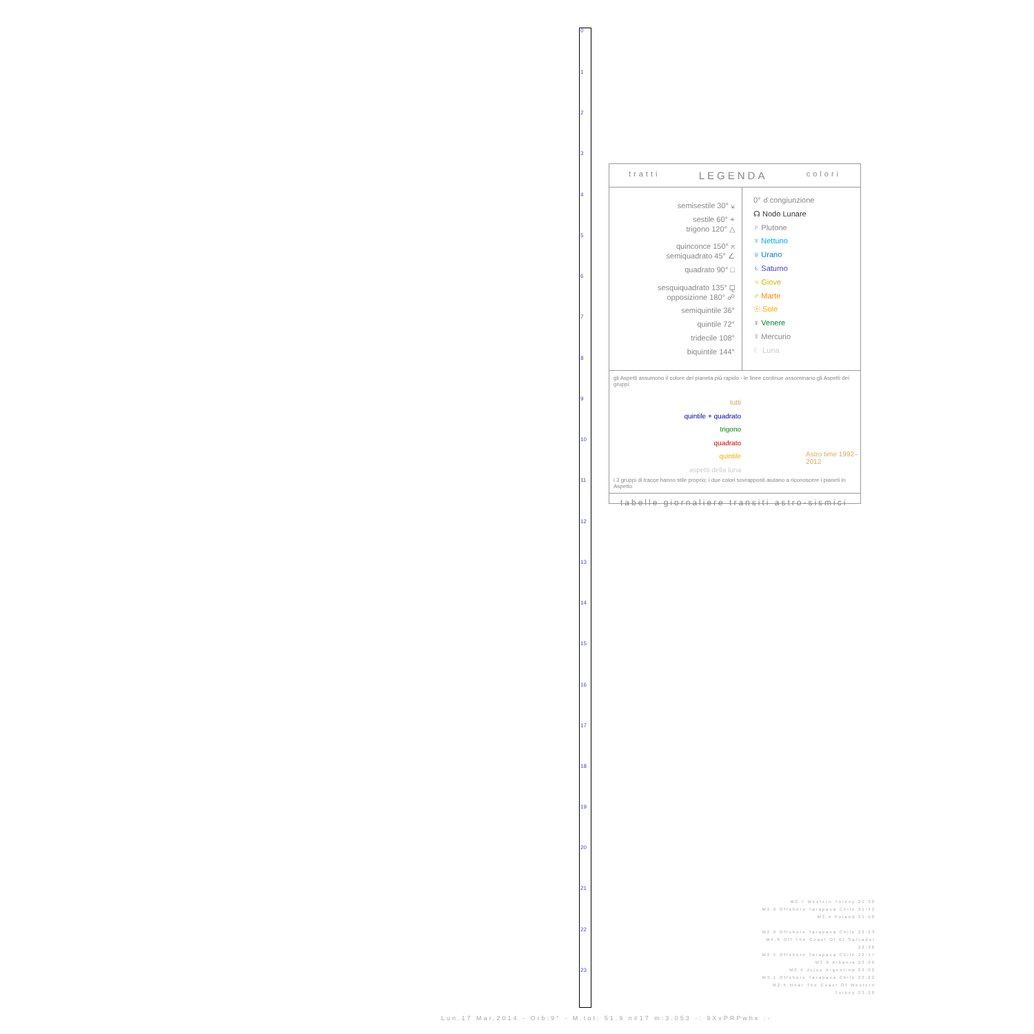0
1
2
3
4
5
6
7
8
9
10
11
12
13
14
15
16
17
18
19
20
21
22
23
tratti LEGENDA colori
semisestile 30° ⚺
sestile 60° ⚹
trigono 120° △
quinconce 150° ⚻
semiquadrato 45° ∠
quadrato 90° □
sesquiquadrato 135° ⚼
opposizione 180° ☍
semiquintile 36°
quintile 72°
tridecile 108°
biquintile 144°
0° ☌ congiunzione
☊ Nodo Lunare
♇ Plutone
♆ Nettuno
♅ Urano
♄ Saturno
♃ Giove
♂ Marte
☉ Sole
♀ Venere
☿ Mercurio
☾ Luna
gli Aspetti assumono il colore del pianeta più rapido - le linee continue assommano gli Aspetti dei gruppi:
tutti
quintile + quadrato
trigono
quadrato
quintile
aspetti della luna
Astro time 1992–2012
i 3 gruppi di tracce hanno stile proprio; i due colori sovrapposti aiutano a riconoscere i pianeti in Aspetto
tabelle giornaliere transiti astro-sismici
M2.7 Western Turkey 21:30
M2.9 Offshore Tarapaca Chile 21:42
M3.4 Poland 21:58
M2.9 Offshore Tarapaca Chile 22:23
M4.6 Off The Coast Of El Salvador 22:38
M2.5 Offshore Tarapaca Chile 22:47
M3.0 Albania 23:00
M2.4 Jujuy Argentina 23:02
M3.1 Offshore Tarapaca Chile 23:22
M2.5 Near The Coast Of Western Turkey 23:28
Lun.17 Mar.2014 - Orb:9° - M.tot: 51.9 n#17 m:3.053 -: 9XxPRPwhx :-